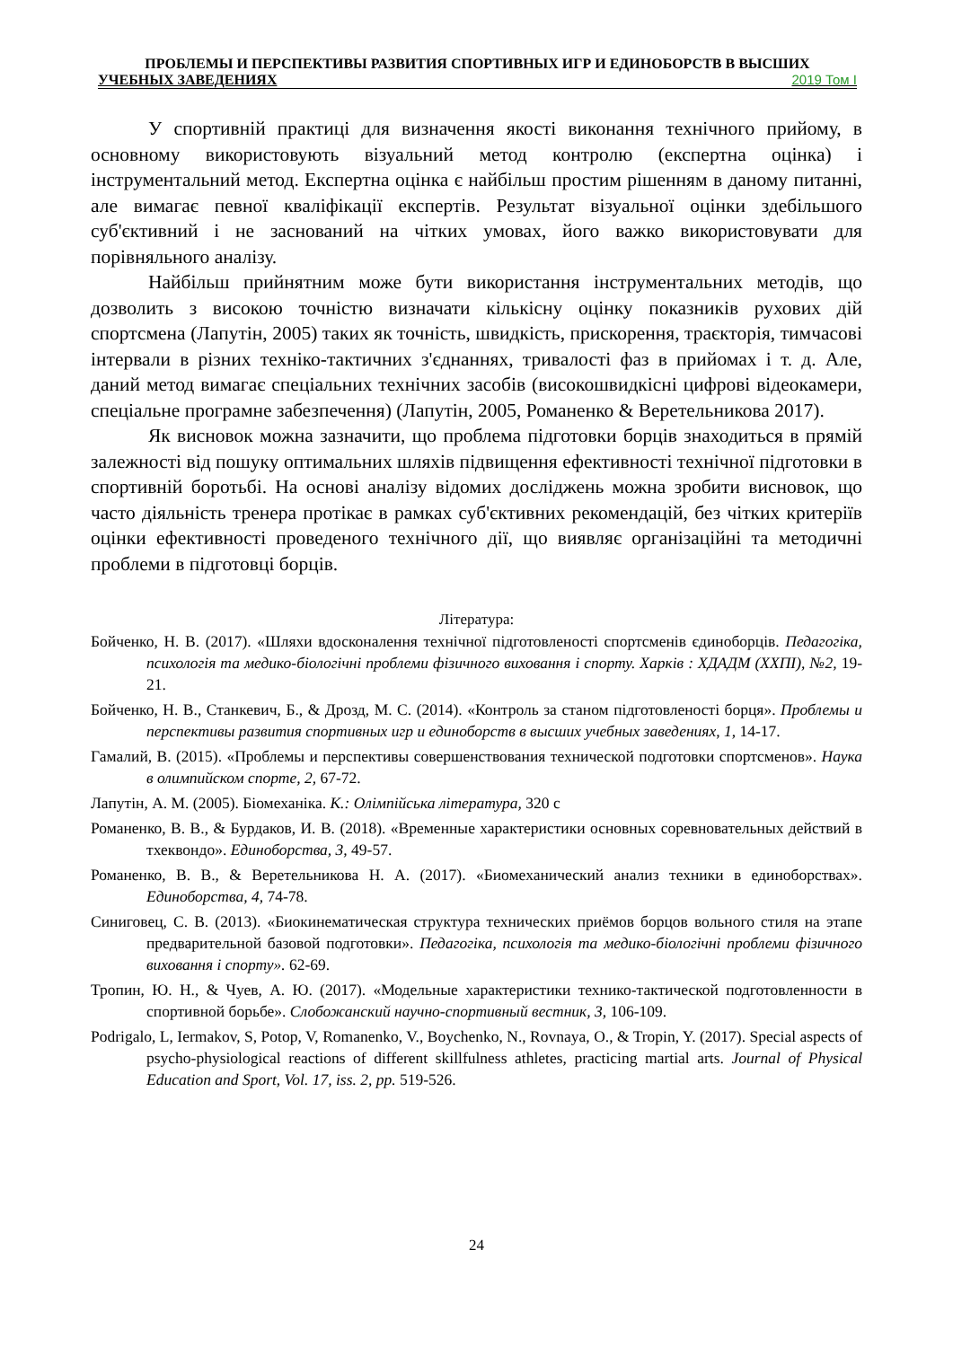ПРОБЛЕМЫ И ПЕРСПЕКТИВЫ РАЗВИТИЯ СПОРТИВНЫХ ИГР И ЕДИНОБОРСТВ В ВЫСШИХ
УЧЕБНЫХ ЗАВЕДЕНИЯХ 2019 Том I
У спортивній практиці для визначення якості виконання технічного прийому, в основному використовують візуальний метод контролю (експертна оцінка) і інструментальний метод. Експертна оцінка є найбільш простим рішенням в даному питанні, але вимагає певної кваліфікації експертів. Результат візуальної оцінки здебільшого суб'єктивний і не заснований на чітких умовах, його важко використовувати для порівняльного аналізу.
Найбільш прийнятним може бути використання інструментальних методів, що дозволить з високою точністю визначати кількісну оцінку показників рухових дій спортсмена (Лапутін, 2005) таких як точність, швидкість, прискорення, траєкторія, тимчасові інтервали в різних техніко-тактичних з'єднаннях, тривалості фаз в прийомах і т. д. Але, даний метод вимагає спеціальних технічних засобів (високошвидкісні цифрові відеокамери, спеціальне програмне забезпечення) (Лапутін, 2005, Романенко & Веретельникова 2017).
Як висновок можна зазначити, що проблема підготовки борців знаходиться в прямій залежності від пошуку оптимальних шляхів підвищення ефективності технічної підготовки в спортивній боротьбі. На основі аналізу відомих досліджень можна зробити висновок, що часто діяльність тренера протікає в рамках суб'єктивних рекомендацій, без чітких критеріїв оцінки ефективності проведеного технічного дії, що виявляє організаційні та методичні проблеми в підготовці борців.
Література:
Бойченко, Н. В. (2017). «Шляхи вдосконалення технічної підготовленості спортсменів єдиноборців. Педагогіка, психологія та медико-біологічні проблеми фізичного виховання і спорту. Харків : ХДАДМ (ХХПІ), №2, 19-21.
Бойченко, Н. В., Станкевич, Б., & Дрозд, М. С. (2014). «Контроль за станом підготовленості борця». Проблемы и перспективы развития спортивных игр и единоборств в высших учебных заведениях, 1, 14-17.
Гамалий, В. (2015). «Проблемы и перспективы совершенствования технической подготовки спортсменов». Наука в олимпийском спорте, 2, 67-72.
Лапутін, А. М. (2005). Біомеханіка. К.: Олімпійська література, 320 с
Романенко, В. В., & Бурдаков, И. В. (2018). «Временные характеристики основных соревновательных действий в тхеквондо». Единоборства, 3, 49-57.
Романенко, В. В., & Веретельникова Н. А. (2017). «Биомеханический анализ техники в единоборствах». Единоборства, 4, 74-78.
Синиговец, С. В. (2013). «Биокинематическая структура технических приёмов борцов вольного стиля на этапе предварительной базовой подготовки». Педагогіка, психологія та медико-біологічні проблеми фізичного виховання і спорту». 62-69.
Тропин, Ю. Н., & Чуев, А. Ю. (2017). «Модельные характеристики технико-тактической подготовленности в спортивной борьбе». Слобожанский научно-спортивный вестник, 3, 106-109.
Podrigalo, L, Iermakov, S, Potop, V, Romanenko, V., Boychenko, N., Rovnaya, O., & Tropin, Y. (2017). Special aspects of psycho-physiological reactions of different skillfulness athletes, practicing martial arts. Journal of Physical Education and Sport, Vol. 17, iss. 2, pp. 519-526.
24